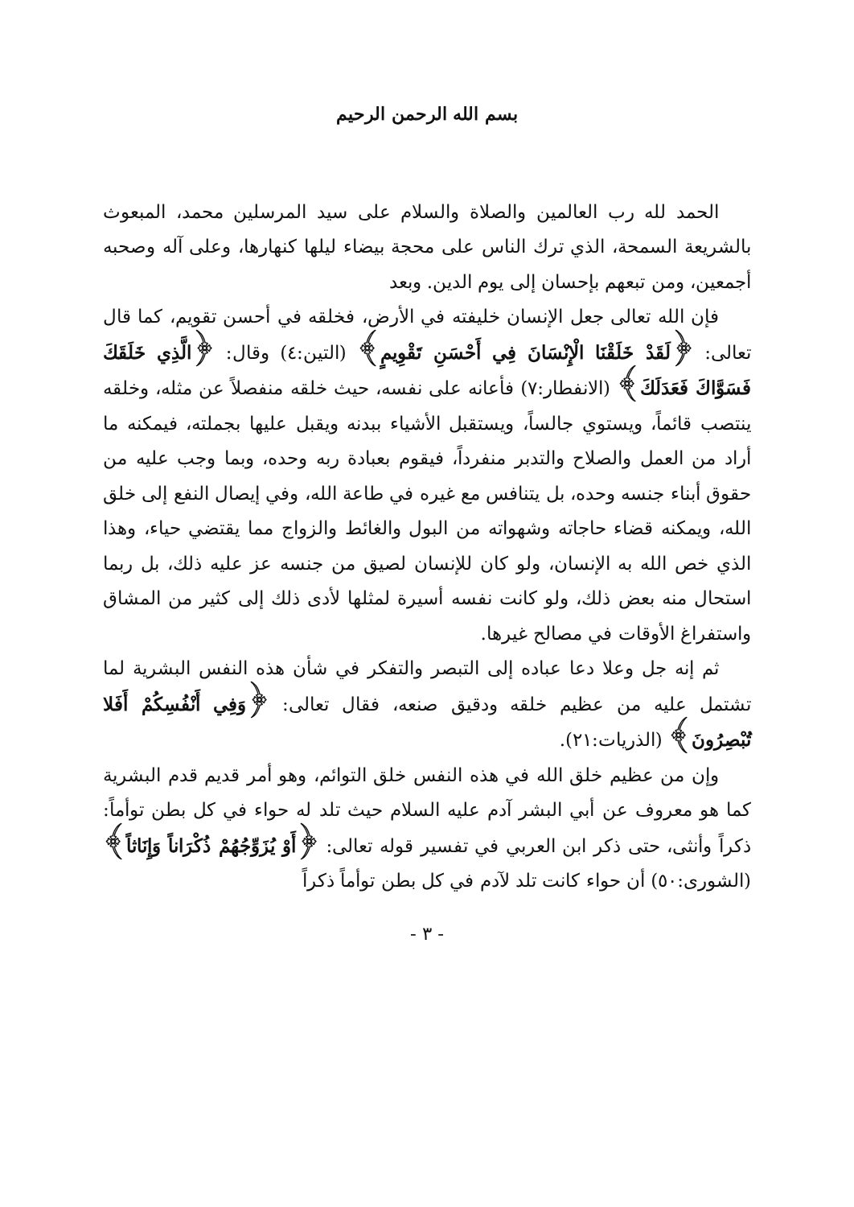بسم الله الرحمن الرحيم
الحمد لله رب العالمين والصلاة والسلام على سيد المرسلين محمد، المبعوث بالشريعة السمحة، الذي ترك الناس على محجة بيضاء ليلها كنهارها، وعلى آله وصحبه أجمعين، ومن تبعهم بإحسان إلى يوم الدين. وبعد
فإن الله تعالى جعل الإنسان خليفته في الأرض، فخلقه في أحسن تقويم، كما قال تعالى: ﴿لَقَدْ خَلَقْنَا الْإِنْسَانَ فِي أَحْسَنِ تَقْوِيمٍ﴾ (التين:٤) وقال: ﴿الَّذِي خَلَقَكَ فَسَوَّاكَ فَعَدَلَكَ﴾ (الانفطار:٧) فأعانه على نفسه، حيث خلقه منفصلاً عن مثله، وخلقه ينتصب قائماً، ويستوي جالساً، ويستقبل الأشياء ببدنه ويقبل عليها بجملته، فيمكنه ما أراد من العمل والصلاح والتدبر منفرداً، فيقوم بعبادة ربه وحده، وبما وجب عليه من حقوق أبناء جنسه وحده، بل يتنافس مع غيره في طاعة الله، وفي إيصال النفع إلى خلق الله، ويمكنه قضاء حاجاته وشهواته من البول والغائط والزواج مما يقتضي حياء، وهذا الذي خص الله به الإنسان، ولو كان للإنسان لصيق من جنسه عز عليه ذلك، بل ربما استحال منه بعض ذلك، ولو كانت نفسه أسيرة لمثلها لأدى ذلك إلى كثير من المشاق واستفراغ الأوقات في مصالح غيرها.
ثم إنه جل وعلا دعا عباده إلى التبصر والتفكر في شأن هذه النفس البشرية لما تشتمل عليه من عظيم خلقه ودقيق صنعه، فقال تعالى: ﴿وَفِي أَنْفُسِكُمْ أَفَلا تُبْصِرُونَ﴾ (الذريات:٢١).
وإن من عظيم خلق الله في هذه النفس خلق التوائم، وهو أمر قديم قدم البشرية كما هو معروف عن أبي البشر آدم عليه السلام حيث تلد له حواء في كل بطن توأماً: ذكراً وأنثى، حتى ذكر ابن العربي في تفسير قوله تعالى: ﴿أَوْ يُزَوِّجُهُمْ ذُكْرَاناً وَإِنَاثاً﴾ (الشورى:٥٠) أن حواء كانت تلد لآدم في كل بطن توأماً ذكراً
- ٣ -